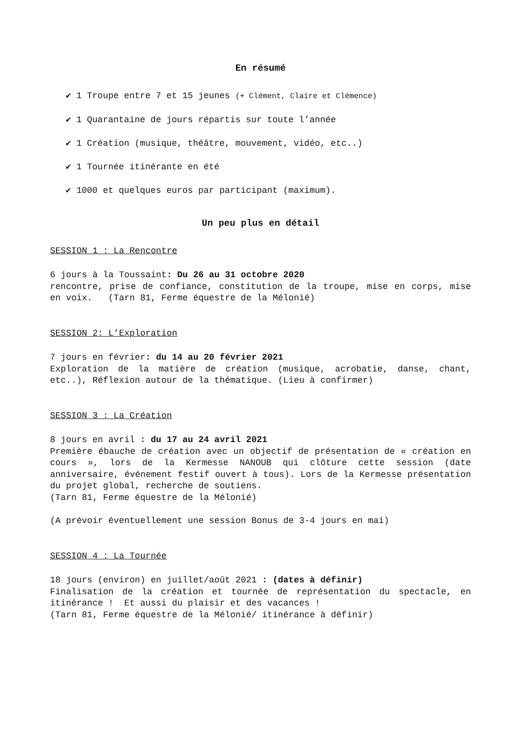En résumé
✔ 1 Troupe entre 7 et 15 jeunes (+ Clément, Claire et Clémence)
✔ 1 Quarantaine de jours répartis sur toute l’année
✔ 1 Création (musique, théâtre, mouvement, vidéo, etc..)
✔ 1 Tournée itinérante en été
✔ 1000 et quelques euros par participant (maximum).
Un peu plus en détail
SESSION 1 : La Rencontre
6 jours à la Toussaint: Du 26 au 31 octobre 2020
rencontre, prise de confiance, constitution de la troupe, mise en corps, mise en voix. (Tarn 81, Ferme équestre de la Mélonié)
SESSION 2: L’Exploration
7 jours en février: du 14 au 20 février 2021
Exploration de la matière de création (musique, acrobatie, danse, chant, etc..), Réflexion autour de la thématique. (Lieu à confirmer)
SESSION 3 : La Création
8 jours en avril : du 17 au 24 avril 2021
Première ébauche de création avec un objectif de présentation de « création en cours », lors de la Kermesse NANOUB qui clôture cette session (date anniversaire, événement festif ouvert à tous). Lors de la Kermesse présentation du projet global, recherche de soutiens.
(Tarn 81, Ferme équestre de la Mélonié)
(A prévoir éventuellement une session Bonus de 3-4 jours en mai)
SESSION 4 : La Tournée
18 jours (environ) en juillet/août 2021 : (dates à définir)
Finalisation de la création et tournée de représentation du spectacle, en itinérance ! Et aussi du plaisir et des vacances !
(Tarn 81, Ferme équestre de la Mélonié/ itinérance à définir)